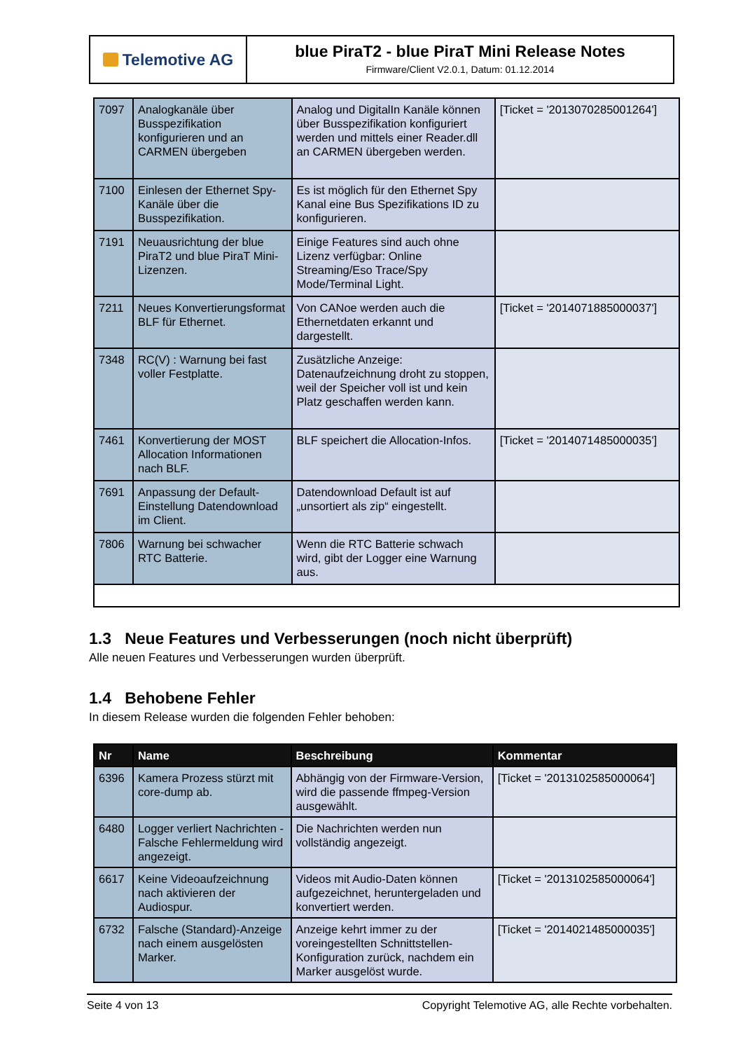Telemotive AG
blue PiraT2 - blue PiraT Mini Release Notes
Firmware/Client V2.0.1, Datum: 01.12.2014
| 7097 | Analogkanäle über Busspezifikation konfigurieren und an CARMEN übergeben | Analog und DigitalIn Kanäle können über Busspezifikation konfiguriert werden und mittels einer Reader.dll an CARMEN übergeben werden. | [Ticket = '2013070285001264'] |
| 7100 | Einlesen der Ethernet Spy-Kanäle über die Busspezifikation. | Es ist möglich für den Ethernet Spy Kanal eine Bus Spezifikations ID zu konfigurieren. | |
| 7191 | Neuausrichtung der blue PiraT2 und blue PiraT Mini-Lizenzen. | Einige Features sind auch ohne Lizenz verfügbar: Online Streaming/Eso Trace/Spy Mode/Terminal Light. | |
| 7211 | Neues Konvertierungsformat BLF für Ethernet. | Von CANoe werden auch die Ethernetdaten erkannt und dargestellt. | [Ticket = '2014071885000037'] |
| 7348 | RC(V) : Warnung bei fast voller Festplatte. | Zusätzliche Anzeige: Datenaufzeichnung droht zu stoppen, weil der Speicher voll ist und kein Platz geschaffen werden kann. | |
| 7461 | Konvertierung der MOST Allocation Informationen nach BLF. | BLF speichert die Allocation-Infos. | [Ticket = '2014071485000035'] |
| 7691 | Anpassung der Default-Einstellung Datendownload im Client. | Datendownload Default ist auf „unsortiert als zip“ eingestellt. | |
| 7806 | Warnung bei schwacher RTC Batterie. | Wenn die RTC Batterie schwach wird, gibt der Logger eine Warnung aus. | |
1.3 Neue Features und Verbesserungen (noch nicht überprüft)
Alle neuen Features und Verbesserungen wurden überprüft.
1.4 Behobene Fehler
In diesem Release wurden die folgenden Fehler behoben:
| Nr | Name | Beschreibung | Kommentar |
| --- | --- | --- | --- |
| 6396 | Kamera Prozess stürzt mit core-dump ab. | Abhängig von der Firmware-Version, wird die passende ffmpeg-Version ausgewählt. | [Ticket = '2013102585000064'] |
| 6480 | Logger verliert Nachrichten - Falsche Fehlermeldung wird angezeigt. | Die Nachrichten werden nun vollständig angezeigt. | |
| 6617 | Keine Videoaufzeichnung nach aktivieren der Audiospur. | Videos mit Audio-Daten können aufgezeichnet, heruntergeladen und konvertiert werden. | [Ticket = '2013102585000064'] |
| 6732 | Falsche (Standard)-Anzeige nach einem ausgelösten Marker. | Anzeige kehrt immer zu der voreingestellten Schnittstellen-Konfiguration zurück, nachdem ein Marker ausgelöst wurde. | [Ticket = '2014021485000035'] |
Seite 4 von 13 Copyright Telemotive AG, alle Rechte vorbehalten.